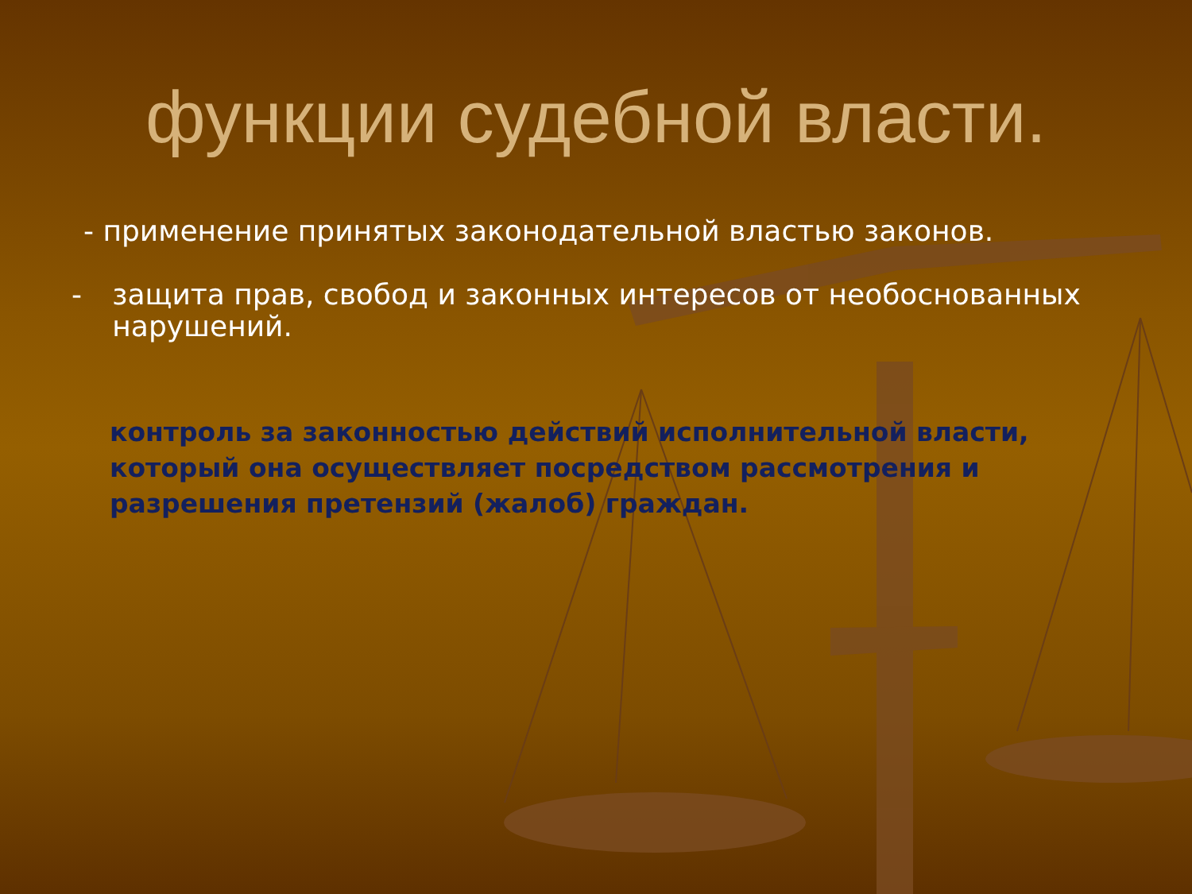функции судебной власти.
- применение принятых законодательной властью законов.
- защита прав, свобод и законных интересов от необоснованных нарушений.
контроль за законностью действий исполнительной власти, который она осуществляет посредством рассмотрения и разрешения претензий (жалоб) граждан.